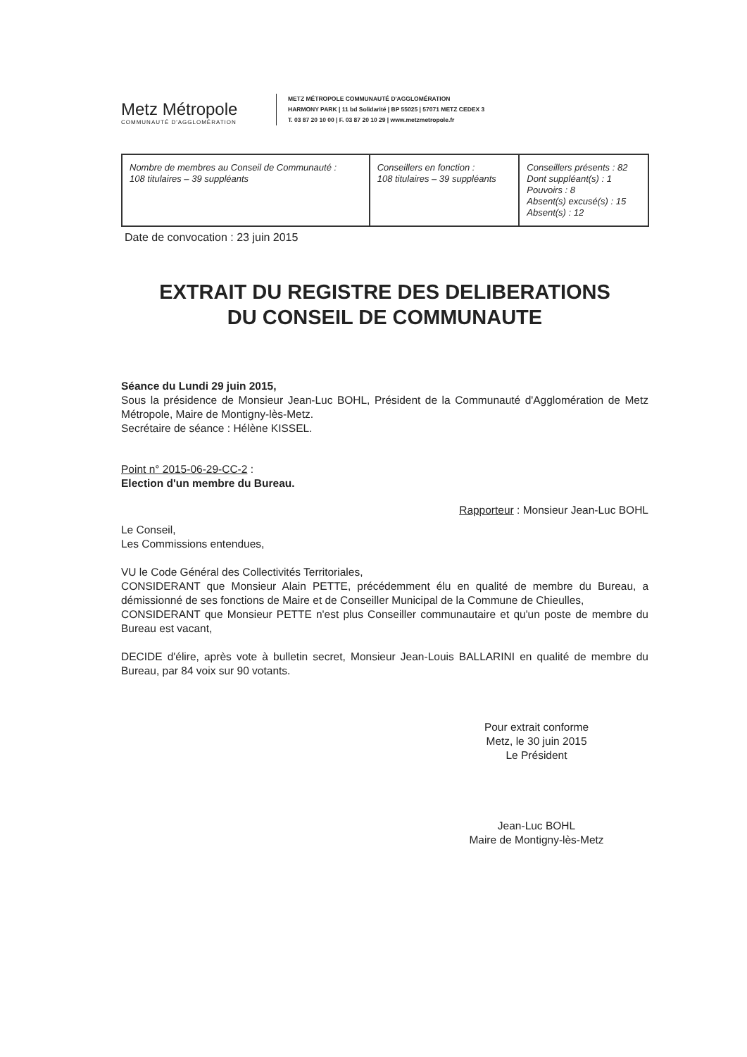Metz Métropole
COMMUNAUTÉ D'AGGLOMÉRATION
METZ MÉTROPOLE COMMUNAUTÉ D'AGGLOMÉRATION
HARMONY PARK | 11 bd Solidarité | BP 55025 | 57071 METZ CEDEX 3
T. 03 87 20 10 00 | F. 03 87 20 10 29 | www.metzmetropole.fr
| Nombre de membres au Conseil de Communauté : 108 titulaires – 39 suppléants | Conseillers en fonction : 108 titulaires – 39 suppléants | Conseillers présents : 82 Dont suppléant(s) : 1 Pouvoirs : 8 Absent(s) excusé(s) : 15 Absent(s) : 12 |
Date de convocation : 23 juin 2015
EXTRAIT DU REGISTRE DES DELIBERATIONS
DU CONSEIL DE COMMUNAUTE
Séance du Lundi 29 juin 2015,
Sous la présidence de Monsieur Jean-Luc BOHL, Président de la Communauté d'Agglomération de Metz Métropole, Maire de Montigny-lès-Metz.
Secrétaire de séance : Hélène KISSEL.
Point n° 2015-06-29-CC-2 :
Election d'un membre du Bureau.
Rapporteur : Monsieur Jean-Luc BOHL
Le Conseil,
Les Commissions entendues,
VU le Code Général des Collectivités Territoriales,
CONSIDERANT que Monsieur Alain PETTE, précédemment élu en qualité de membre du Bureau, a démissionné de ses fonctions de Maire et de Conseiller Municipal de la Commune de Chieulles,
CONSIDERANT que Monsieur PETTE n'est plus Conseiller communautaire et qu'un poste de membre du Bureau est vacant,
DECIDE d'élire, après vote à bulletin secret, Monsieur Jean-Louis BALLARINI en qualité de membre du Bureau, par 84 voix sur 90 votants.
Pour extrait conforme
Metz, le 30 juin 2015
Le Président
Jean-Luc BOHL
Maire de Montigny-lès-Metz